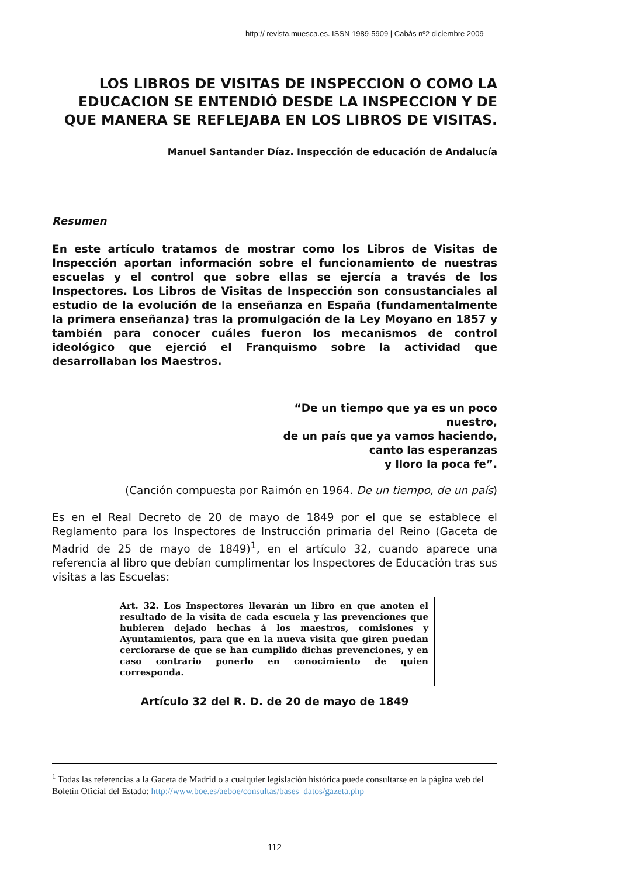http:// revista.muesca.es. ISSN 1989-5909 | Cabás nº2 diciembre 2009
LOS LIBROS DE VISITAS DE INSPECCION O COMO LA EDUCACION SE ENTENDIÓ DESDE LA INSPECCION Y DE QUE MANERA SE REFLEJABA EN LOS LIBROS DE VISITAS.
Manuel Santander Díaz. Inspección de educación de Andalucía
Resumen
En este artículo tratamos de mostrar como los Libros de Visitas de Inspección aportan información sobre el funcionamiento de nuestras escuelas y el control que sobre ellas se ejercía a través de los Inspectores. Los Libros de Visitas de Inspección son consustanciales al estudio de la evolución de la enseñanza en España (fundamentalmente la primera enseñanza) tras la promulgación de la Ley Moyano en 1857 y también para conocer cuáles fueron los mecanismos de control ideológico que ejerció el Franquismo sobre la actividad que desarrollaban los Maestros.
“De un tiempo que ya es un poco
nuestro,
de un país que ya vamos haciendo,
canto las esperanzas
y lloro la poca fe”.
(Canción compuesta por Raimón en 1964. De un tiempo, de un país)
Es en el Real Decreto de 20 de mayo de 1849 por el que se establece el Reglamento para los Inspectores de Instrucción primaria del Reino (Gaceta de Madrid de 25 de mayo de 1849)<sup>1</sup>, en el artículo 32, cuando aparece una referencia al libro que debían cumplimentar los Inspectores de Educación tras sus visitas a las Escuelas:
Art. 32. Los Inspectores llevarán un libro en que anoten el resultado de la visita de cada escuela y las prevenciones que hubieren dejado hechas á los maestros, comisiones y Ayuntamientos, para que en la nueva visita que giren puedan cerciorarse de que se han cumplido dichas prevenciones, y en caso contrario ponerlo en conocimiento de quien corresponda.
Artículo 32 del R. D. de 20 de mayo de 1849
<sup>1</sup> Todas las referencias a la Gaceta de Madrid o a cualquier legislación histórica puede consultarse en la página web del Boletín Oficial del Estado: http://www.boe.es/aeboe/consultas/bases_datos/gazeta.php
112